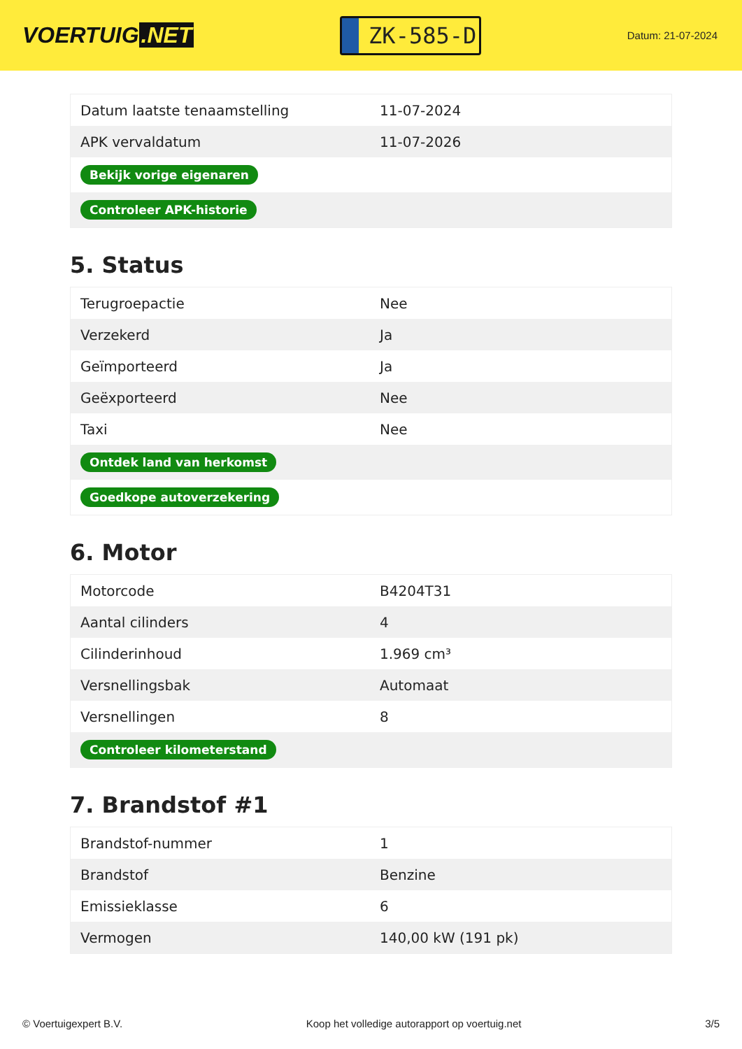VOERTUIG.NET
ZK-585-D
Datum: 21-07-2024
| Datum laatste tenaamstelling | 11-07-2024 |
| APK vervaldatum | 11-07-2026 |
| Bekijk vorige eigenaren | |
| Controleer APK-historie | |
5. Status
| Terugroepactie | Nee |
| Verzekerd | Ja |
| Geïmporteerd | Ja |
| Geëxporteerd | Nee |
| Taxi | Nee |
| Ontdek land van herkomst | |
| Goedkope autoverzekering | |
6. Motor
| Motorcode | B4204T31 |
| Aantal cilinders | 4 |
| Cilinderinhoud | 1.969 cm³ |
| Versnellingsbak | Automaat |
| Versnellingen | 8 |
| Controleer kilometerstand | |
7. Brandstof #1
| Brandstof-nummer | 1 |
| Brandstof | Benzine |
| Emissieklasse | 6 |
| Vermogen | 140,00 kW (191 pk) |
© Voertuigexpert B.V. Koop het volledige autorapport op voertuig.net 3/5